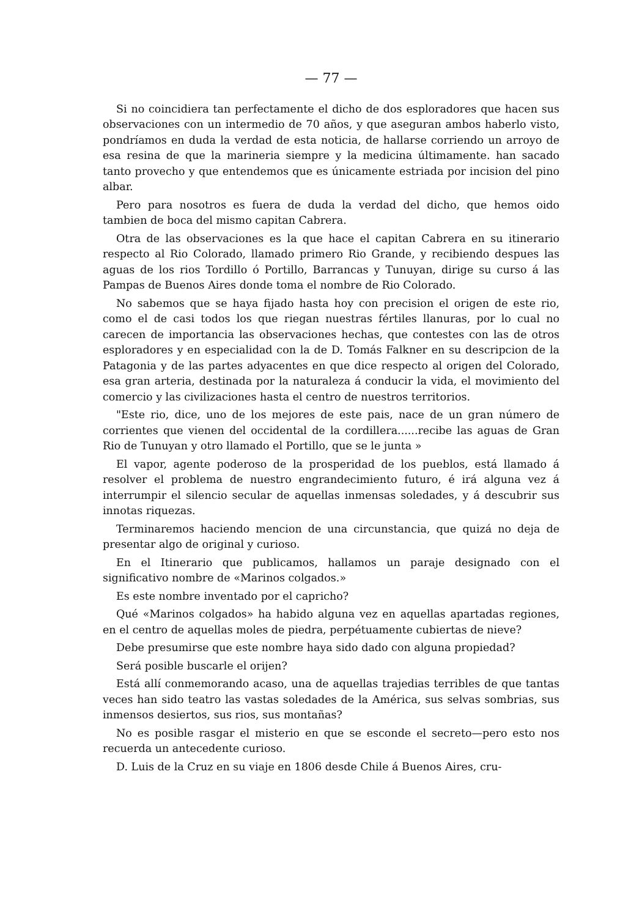— 77 —
Si no coincidiera tan perfectamente el dicho de dos esploradores que hacen sus observaciones con un intermedio de 70 años, y que aseguran ambos haberlo visto, pondríamos en duda la verdad de esta noticia, de hallarse corriendo un arroyo de esa resina de que la marineria siempre y la medicina últimamente. han sacado tanto provecho y que entendemos que es únicamente estriada por incision del pino albar.
Pero para nosotros es fuera de duda la verdad del dicho, que hemos oido tambien de boca del mismo capitan Cabrera.
Otra de las observaciones es la que hace el capitan Cabrera en su itinerario respecto al Rio Colorado, llamado primero Rio Grande, y recibiendo despues las aguas de los rios Tordillo ó Portillo, Barrancas y Tunuyan, dirige su curso á las Pampas de Buenos Aires donde toma el nombre de Rio Colorado.
No sabemos que se haya fijado hasta hoy con precision el origen de este rio, como el de casi todos los que riegan nuestras fértiles llanuras, por lo cual no carecen de importancia las observaciones hechas, que contestes con las de otros esploradores y en especialidad con la de D. Tomás Falkner en su descripcion de la Patagonia y de las partes adyacentes en que dice respecto al origen del Colorado, esa gran arteria, destinada por la naturaleza á conducir la vida, el movimiento del comercio y las civilizaciones hasta el centro de nuestros territorios.
"Este rio, dice, uno de los mejores de este pais, nace de un gran número de corrientes que vienen del occidental de la cordillera......recibe las aguas de Gran Rio de Tunuyan y otro llamado el Portillo, que se le junta »
El vapor, agente poderoso de la prosperidad de los pueblos, está llamado á resolver el problema de nuestro engrandecimiento futuro, é irá alguna vez á interrumpir el silencio secular de aquellas inmensas soledades, y á descubrir sus innotas riquezas.
Terminaremos haciendo mencion de una circunstancia, que quizá no deja de presentar algo de original y curioso.
En el Itinerario que publicamos, hallamos un paraje designado con el significativo nombre de «Marinos colgados.»
Es este nombre inventado por el capricho?
Qué «Marinos colgados» ha habido alguna vez en aquellas apartadas regiones, en el centro de aquellas moles de piedra, perpétuamente cubiertas de nieve?
Debe presumirse que este nombre haya sido dado con alguna propiedad?
Será posible buscarle el orijen?
Está allí conmemorando acaso, una de aquellas trajedias terribles de que tantas veces han sido teatro las vastas soledades de la América, sus selvas sombrias, sus inmensos desiertos, sus rios, sus montañas?
No es posible rasgar el misterio en que se esconde el secreto—pero esto nos recuerda un antecedente curioso.
D. Luis de la Cruz en su viaje en 1806 desde Chile á Buenos Aires, cru-